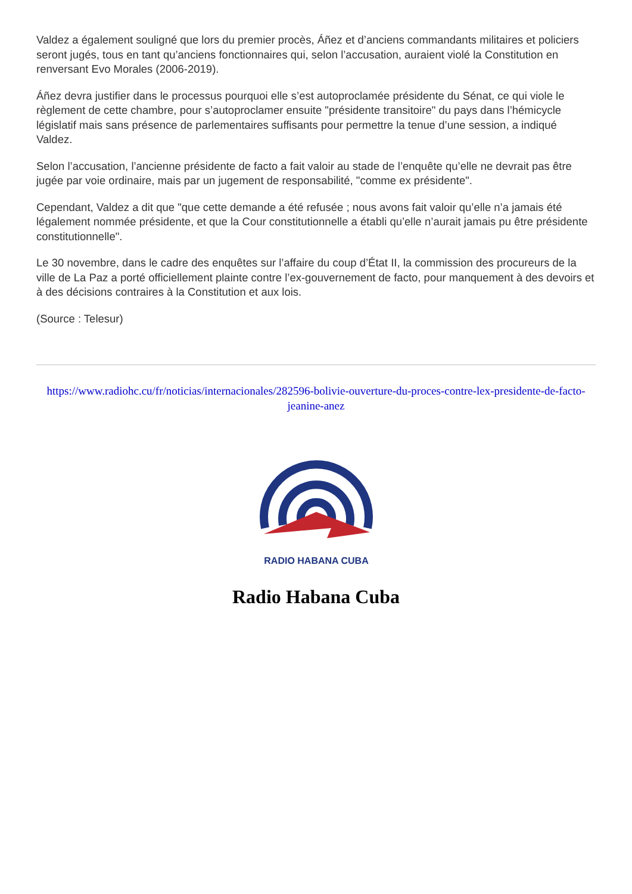Valdez a également souligné que lors du premier procès, Áñez et d’anciens commandants militaires et policiers seront jugés, tous en tant qu’anciens fonctionnaires qui, selon l’accusation, auraient violé la Constitution en renversant Evo Morales (2006-2019).
Áñez devra justifier dans le processus pourquoi elle s’est autoproclamée présidente du Sénat, ce qui viole le règlement de cette chambre, pour s’autoproclamer ensuite "présidente transitoire" du pays dans l’hémicycle législatif mais sans présence de parlementaires suffisants pour permettre la tenue d’une session, a indiqué Valdez.
Selon l’accusation, l’ancienne présidente de facto a fait valoir au stade de l’enquête qu’elle ne devrait pas être jugée par voie ordinaire, mais par un jugement de responsabilité, "comme ex présidente".
Cependant, Valdez a dit que "que cette demande a été refusée ; nous avons fait valoir qu’elle n’a jamais été légalement nommée présidente, et que la Cour constitutionnelle a établi qu’elle n’aurait jamais pu être présidente constitutionnelle".
Le 30 novembre, dans le cadre des enquêtes sur l’affaire du coup d’État II, la commission des procureurs de la ville de La Paz a porté officiellement plainte contre l’ex-gouvernement de facto, pour manquement à des devoirs et à des décisions contraires à la Constitution et aux lois.
(Source : Telesur)
https://www.radiohc.cu/fr/noticias/internacionales/282596-bolivie-ouverture-du-proces-contre-lex-presidente-de-facto-jeanine-anez
RADIO HABANA CUBA
Radio Habana Cuba